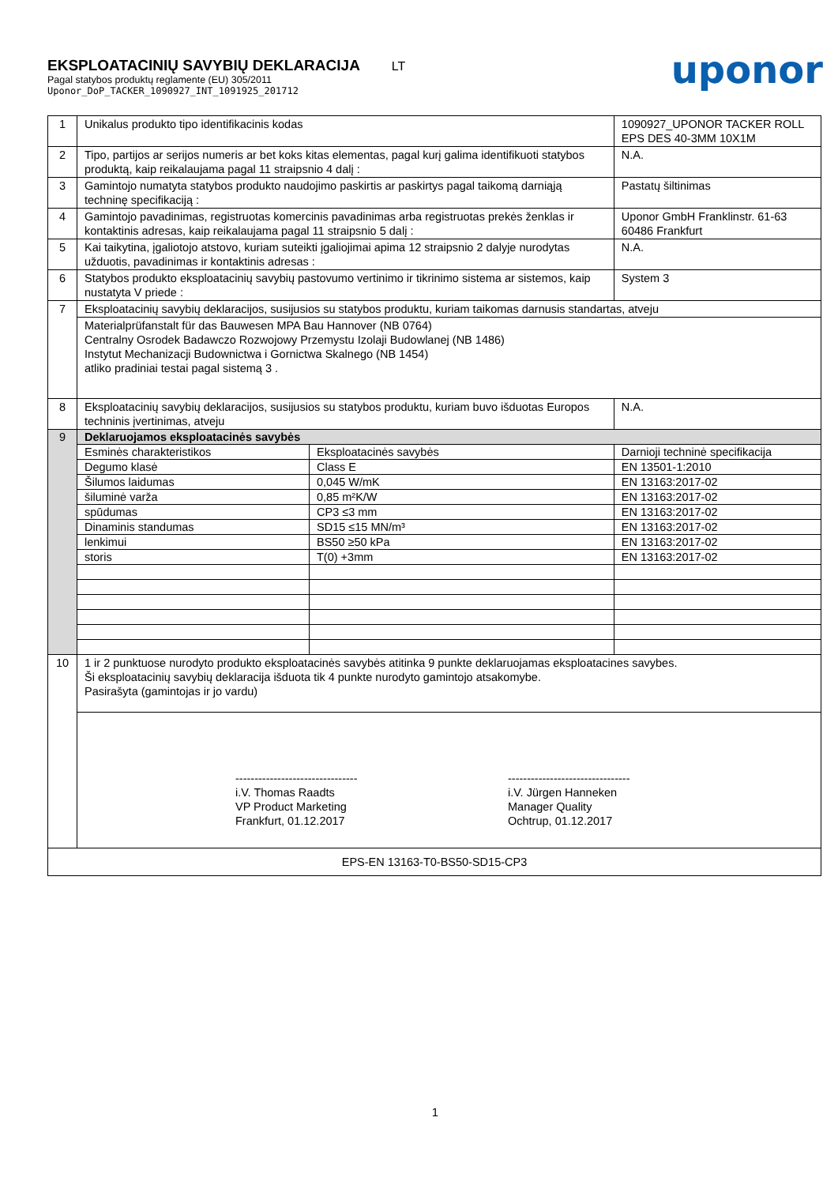EKSPLOATACINIŲ SAVYBIŲ DEKLARACIJA LT
Pagal statybos produktų reglamente (EU) 305/2011
Uponor_DoP_TACKER_1090927_INT_1091925_201712
uponor
| 1 | Unikalus produkto tipo identifikacinis kodas | | 1090927_UPONOR TACKER ROLL EPS DES 40-3MM 10X1M | |
| 2 | Tipo, partijos ar serijos numeris ar bet koks kitas elementas, pagal kurį galima identifikuoti statybos produktą, kaip reikalaujama pagal 11 straipsnio 4 dalį : | | N.A. | |
| 3 | Gamintojo numatyta statybos produkto naudojimo paskirtis ar paskirtys pagal taikomą darniąją techninę specifikaciją : | | Pastatų šiltinimas | |
| 4 | Gamintojo pavadinimas, registruotas komercinis pavadinimas arba registruotas prekės ženklas ir kontaktinis adresas, kaip reikalaujama pagal 11 straipsnio 5 dalį : | | Uponor GmbH Franklinstr. 61-63 60486 Frankfurt | |
| 5 | Kai taikytina, įgaliotojo atstovo, kuriam suteikti įgaliojimai apima 12 straipsnio 2 dalyje nurodytas užduotis, pavadinimas ir kontaktinis adresas : | | N.A. | |
| 6 | Statybos produkto eksploatacinių savybių pastovumo vertinimo ir tikrinimo sistema ar sistemos, kaip nustatyta V priede : | | System 3 | |
| 7 | Eksploatacinių savybių deklaracijos, susijusios su statybos produktu, kuriam taikomas darnusis standartas, atveju | | | |
| | Materialprüfanstalt für das Bauwesen MPA Bau Hannover (NB 0764) Centralny Osrodek Badawczo Rozwojowy Przemystu Izolaji Budowlanej (NB 1486) Instytut Mechanizacji Budownictwa i Gornictwa Skalnego (NB 1454) atliko pradiniai testai pagal sistemą 3 . | | | |
| 8 | Eksploatacinių savybių deklaracijos, susijusios su statybos produktu, kuriam buvo išduotas Europos techninis įvertinimas, atveju | | | N.A. |
| 9 | Deklaruojamos eksploatacinės savybės | | | |
| | Esminės charakteristikos | Eksploatacinės savybės | | Darnioji techninė specifikacija |
| | Degumo klasė | Class E | | EN 13501-1:2010 |
| | Šilumos laidumas | 0,045 W/mK | | EN 13163:2017-02 |
| | šiluminė varža | 0,85 m²K/W | | EN 13163:2017-02 |
| | spūdumas | CP3 ≤3 mm | | EN 13163:2017-02 |
| | Dinaminis standumas | SD15 ≤15 MN/m³ | | EN 13163:2017-02 |
| | lenkimui | BS50 ≥50 kPa | | EN 13163:2017-02 |
| | storis | T(0) +3mm | | EN 13163:2017-02 |
| 10 | 1 ir 2 punktuose nurodyto produkto eksploatacinės savybės atitinka 9 punkte deklaruojamas eksploatacines savybes. Ši eksploatacinių savybių deklaracija išduota tik 4 punkte nurodyto gamintojo atsakomybe. Pasirašyta (gamintojas ir jo vardu) | | | |
| | -------------------------------- i.V. Thomas Raadts VP Product Marketing Frankfurt, 01.12.2017 -------------------------------- i.V. Jürgen Hanneken Manager Quality Ochtrup, 01.12.2017 | | | |
| EPS-EN 13163-T0-BS50-SD15-CP3 | | | | |
1